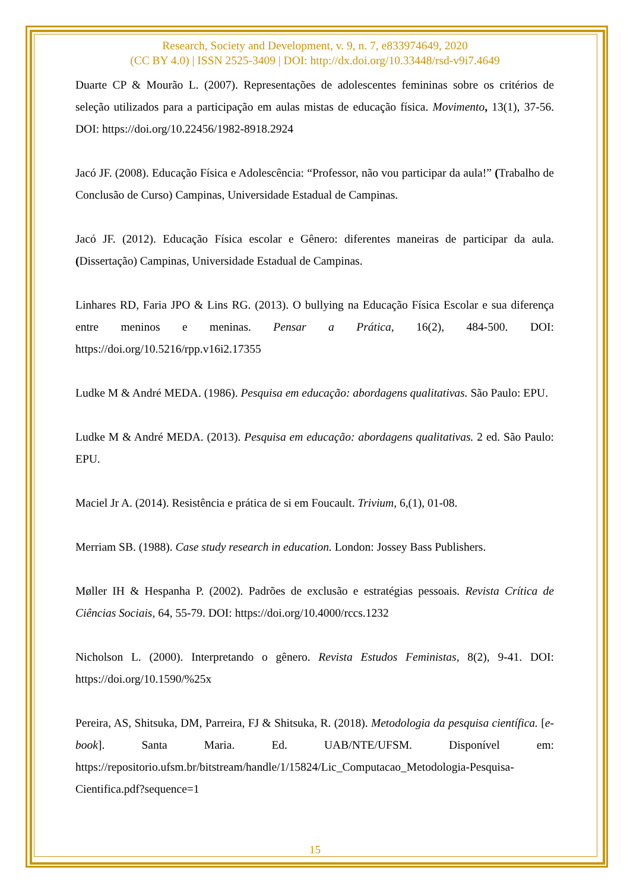Research, Society and Development, v. 9, n. 7, e833974649, 2020
(CC BY 4.0) | ISSN 2525-3409 | DOI: http://dx.doi.org/10.33448/rsd-v9i7.4649
Duarte CP & Mourão L. (2007). Representações de adolescentes femininas sobre os critérios de seleção utilizados para a participação em aulas mistas de educação física. Movimento, 13(1), 37-56. DOI: https://doi.org/10.22456/1982-8918.2924
Jacó JF. (2008). Educação Física e Adolescência: “Professor, não vou participar da aula!” (Trabalho de Conclusão de Curso) Campinas, Universidade Estadual de Campinas.
Jacó JF. (2012). Educação Física escolar e Gênero: diferentes maneiras de participar da aula. (Dissertação) Campinas, Universidade Estadual de Campinas.
Linhares RD, Faria JPO & Lins RG. (2013). O bullying na Educação Física Escolar e sua diferença entre meninos e meninas. Pensar a Prática, 16(2), 484-500. DOI: https://doi.org/10.5216/rpp.v16i2.17355
Ludke M & André MEDA. (1986). Pesquisa em educação: abordagens qualitativas. São Paulo: EPU.
Ludke M & André MEDA. (2013). Pesquisa em educação: abordagens qualitativas. 2 ed. São Paulo: EPU.
Maciel Jr A. (2014). Resistência e prática de si em Foucault. Trivium, 6,(1), 01-08.
Merriam SB. (1988). Case study research in education. London: Jossey Bass Publishers.
Møller IH & Hespanha P. (2002). Padrões de exclusão e estratégias pessoais. Revista Crítica de Ciências Sociais, 64, 55-79. DOI: https://doi.org/10.4000/rccs.1232
Nicholson L. (2000). Interpretando o gênero. Revista Estudos Feministas, 8(2), 9-41. DOI: https://doi.org/10.1590/%25x
Pereira, AS, Shitsuka, DM, Parreira, FJ & Shitsuka, R. (2018). Metodologia da pesquisa científica. [e-book]. Santa Maria. Ed. UAB/NTE/UFSM. Disponível em: https://repositorio.ufsm.br/bitstream/handle/1/15824/Lic_Computacao_Metodologia-Pesquisa-Cientifica.pdf?sequence=1
15